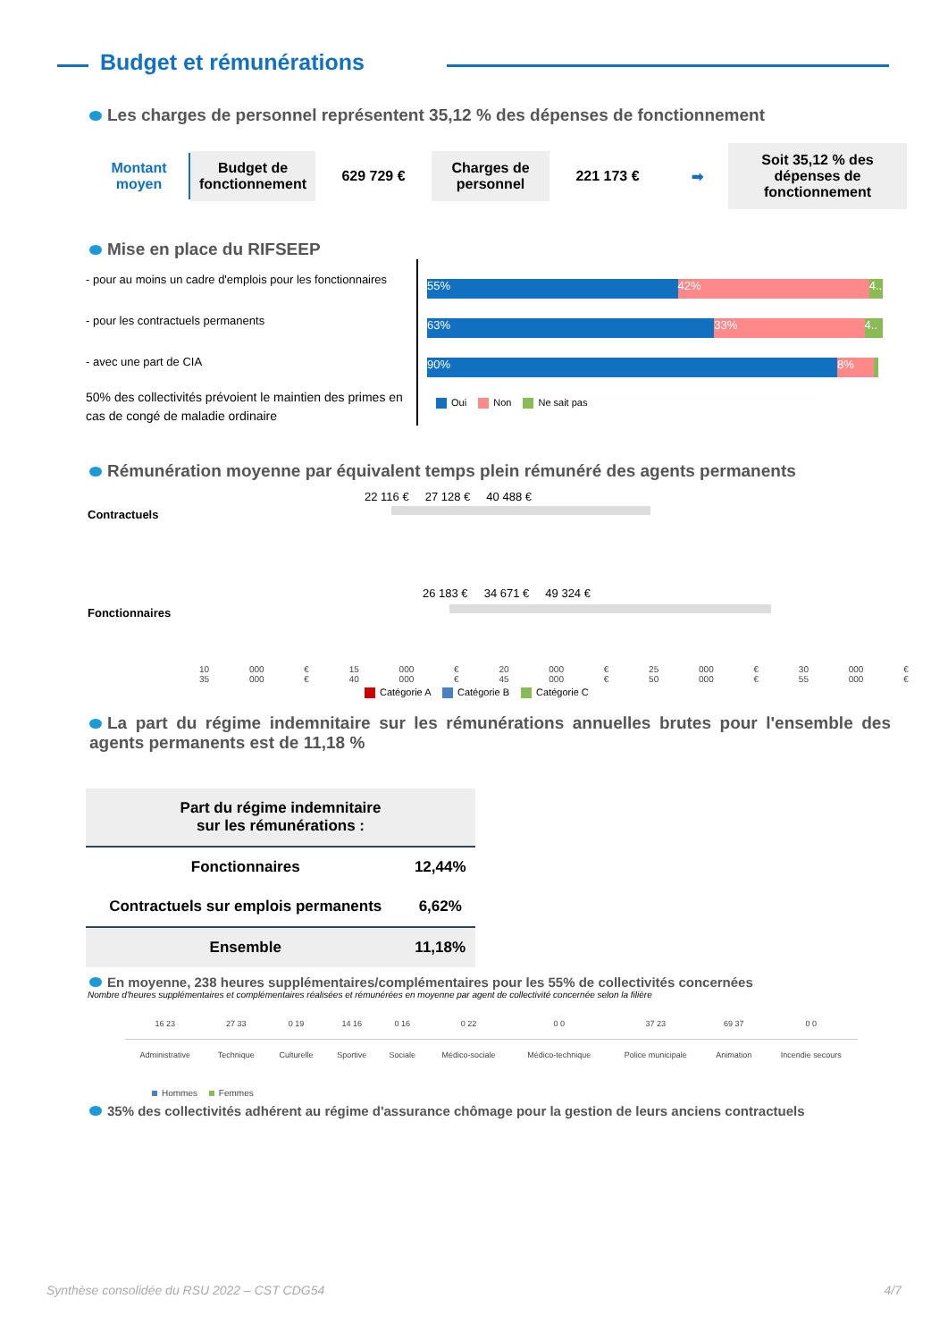Budget et rémunérations
Les charges de personnel représentent 35,12 % des dépenses de fonctionnement
Montant moyen
Budget de fonctionnement
629 729 €
Charges de personnel
221 173 € ➡
Soit 35,12 % des dépenses de fonctionnement
Mise en place du RIFSEEP
- pour au moins un cadre d'emplois pour les fonctionnaires
- pour les contractuels permanents
- avec une part de CIA
50% des collectivités prévoient le maintien des primes en cas de congé de maladie ordinaire
55% 42% 4..
63% 33% 4..
90% 8%
Oui Non Ne sait pas
Rémunération moyenne par équivalent temps plein rémunéré des agents permanents
Contractuels
22 116 € 27 128 € 40 488 €
Fonctionnaires
26 183 € 34 671 € 49 324 €
10 000 € 15 000 € 20 000 € 25 000 € 30 000 € 35 000 € 40 000 € 45 000 € 50 000 € 55 000 €
Catégorie A Catégorie B Catégorie C
La part du régime indemnitaire sur les rémunérations annuelles brutes pour l'ensemble des agents permanents est de 11,18 %
| Part du régime indemnitaire sur les rémunérations : | |
| --- | --- |
| Fonctionnaires | 12,44% |
| Contractuels sur emplois permanents | 6,62% |
| Ensemble | 11,18% |
En moyenne, 238 heures supplémentaires/complémentaires pour les 55% de collectivités concernées
Nombre d'heures supplémentaires et complémentaires réalisées et rémunérées en moyenne par agent de collectivité concernée selon la filière
| 16 23 | 27 33 | 0 19 | 14 16 | 0 16 | 0 22 | 0 0 | 37 23 | 69 37 | 0 0 |
| Administrative | Technique | Culturelle | Sportive | Sociale | Médico-sociale | Médico-technique | Police municipale | Animation | Incendie secours |
Hommes Femmes
35% des collectivités adhérent au régime d'assurance chômage pour la gestion de leurs anciens contractuels
Synthèse consolidée du RSU 2022 – CST CDG54 4/7